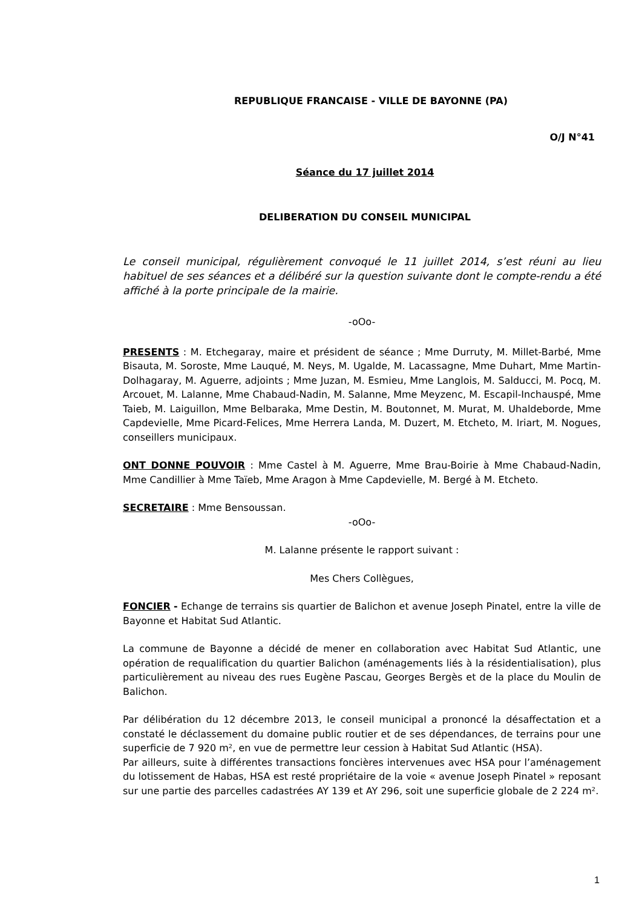REPUBLIQUE FRANCAISE - VILLE DE BAYONNE (PA)
O/J N°41
Séance du 17 juillet 2014
DELIBERATION DU CONSEIL MUNICIPAL
Le conseil municipal, régulièrement convoqué le 11 juillet 2014, s’est réuni au lieu habituel de ses séances et a délibéré sur la question suivante dont le compte-rendu a été affiché à la porte principale de la mairie.
-oOo-
PRESENTS : M. Etchegaray, maire et président de séance ; Mme Durruty, M. Millet-Barbé, Mme Bisauta, M. Soroste, Mme Lauqué, M. Neys, M. Ugalde, M. Lacassagne, Mme Duhart, Mme Martin-Dolhagaray, M. Aguerre, adjoints ; Mme Juzan, M. Esmieu, Mme Langlois, M. Salducci, M. Pocq, M. Arcouet, M. Lalanne, Mme Chabaud-Nadin, M. Salanne, Mme Meyzenc, M. Escapil-Inchauspé, Mme Taieb, M. Laiguillon, Mme Belbaraka, Mme Destin, M. Boutonnet, M. Murat, M. Uhaldeborde, Mme Capdevielle, Mme Picard-Felices, Mme Herrera Landa, M. Duzert, M. Etcheto, M. Iriart, M. Nogues, conseillers municipaux.
ONT DONNE POUVOIR : Mme Castel à M. Aguerre, Mme Brau-Boirie à Mme Chabaud-Nadin, Mme Candillier à Mme Taïeb, Mme Aragon à Mme Capdevielle, M. Bergé à M. Etcheto.
SECRETAIRE : Mme Bensoussan.
-oOo-
M. Lalanne présente le rapport suivant :
Mes Chers Collègues,
FONCIER - Echange de terrains sis quartier de Balichon et avenue Joseph Pinatel, entre la ville de Bayonne et Habitat Sud Atlantic.
La commune de Bayonne a décidé de mener en collaboration avec Habitat Sud Atlantic, une opération de requalification du quartier Balichon (aménagements liés à la résidentialisation), plus particulièrement au niveau des rues Eugène Pascau, Georges Bergès et de la place du Moulin de Balichon.
Par délibération du 12 décembre 2013, le conseil municipal a prononcé la désaffectation et a constaté le déclassement du domaine public routier et de ses dépendances, de terrains pour une superficie de 7 920 m², en vue de permettre leur cession à Habitat Sud Atlantic (HSA).
Par ailleurs, suite à différentes transactions foncières intervenues avec HSA pour l’aménagement du lotissement de Habas, HSA est resté propriétaire de la voie « avenue Joseph Pinatel » reposant sur une partie des parcelles cadastrées AY 139 et AY 296, soit une superficie globale de 2 224 m².
1